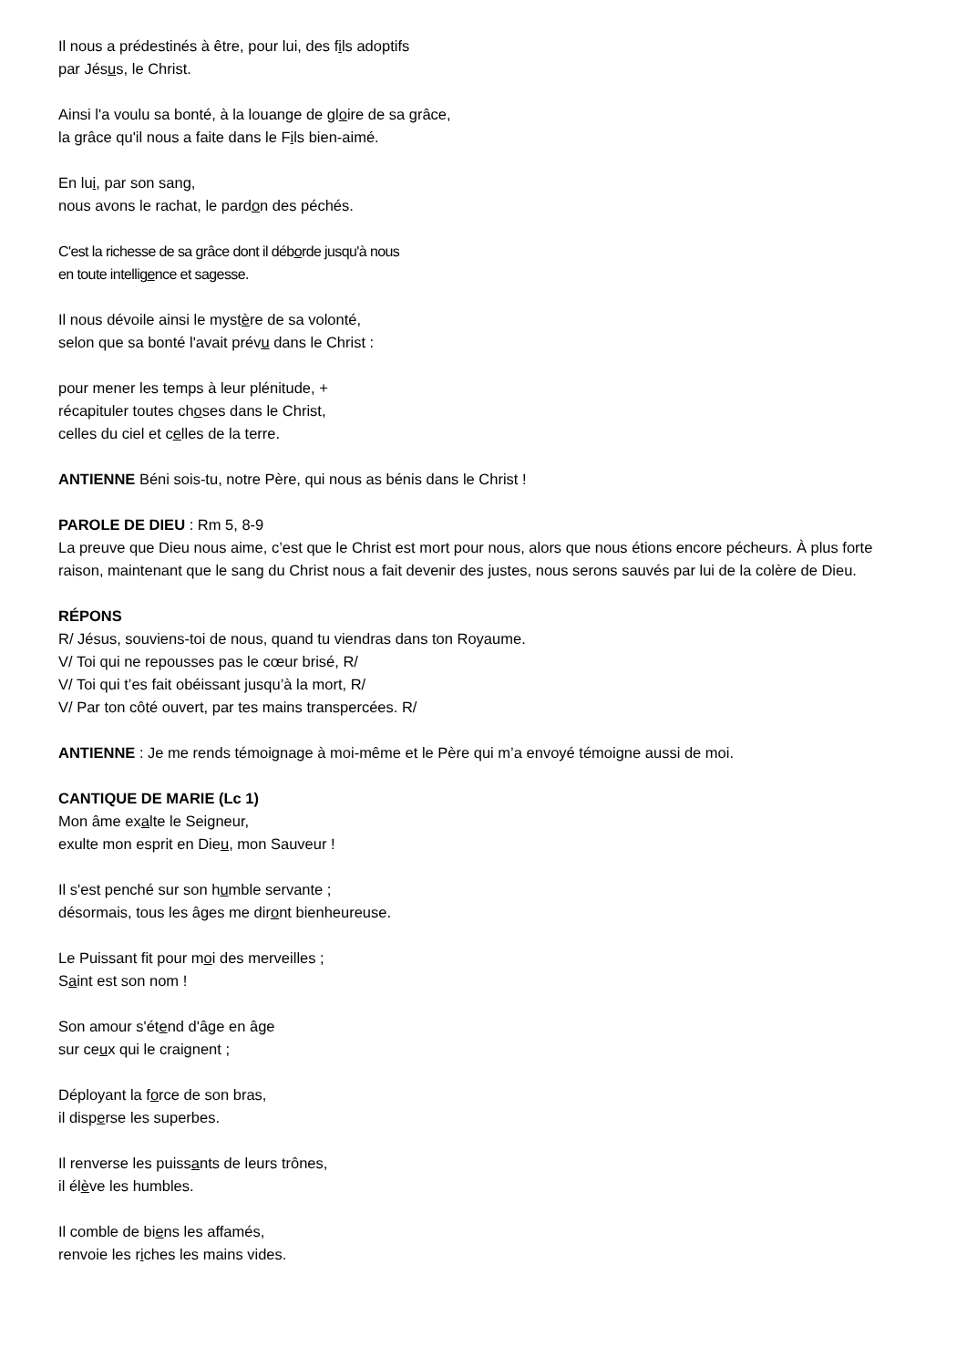Il nous a prédestinés à être, pour lui, des fils adoptifs
par Jésus, le Christ.
Ainsi l'a voulu sa bonté, à la louange de gloire de sa grâce,
la grâce qu'il nous a faite dans le Fils bien-aimé.
En lui, par son sang,
nous avons le rachat, le pardon des péchés.
C'est la richesse de sa grâce dont il déborde jusqu'à nous
en toute intelligence et sagesse.
Il nous dévoile ainsi le mystère de sa volonté,
selon que sa bonté l'avait prévu dans le Christ :
pour mener les temps à leur plénitude, +
récapituler toutes choses dans le Christ,
celles du ciel et celles de la terre.
ANTIENNE Béni sois-tu, notre Père, qui nous as bénis dans le Christ !
PAROLE DE DIEU : Rm 5, 8-9
La preuve que Dieu nous aime, c’est que le Christ est mort pour nous, alors que nous étions encore pécheurs. À plus forte raison, maintenant que le sang du Christ nous a fait devenir des justes, nous serons sauvés par lui de la colère de Dieu.
RÉPONS
R/ Jésus, souviens-toi de nous, quand tu viendras dans ton Royaume.
V/ Toi qui ne repousses pas le cœur brisé, R/
V/ Toi qui t’es fait obéissant jusqu’à la mort, R/
V/ Par ton côté ouvert, par tes mains transpercées. R/
ANTIENNE : Je me rends témoignage à moi-même et le Père qui m’a envoyé témoigne aussi de moi.
CANTIQUE DE MARIE (Lc 1)
Mon âme exalte le Seigneur,
exulte mon esprit en Dieu, mon Sauveur !
Il s'est penché sur son humble servante ;
désormais, tous les âges me diront bienheureuse.
Le Puissant fit pour moi des merveilles ;
Saint est son nom !
Son amour s'étend d'âge en âge
sur ceux qui le craignent ;
Déployant la force de son bras,
il disperse les superbes.
Il renverse les puissants de leurs trônes,
il élève les humbles.
Il comble de biens les affamés,
renvoie les riches les mains vides.